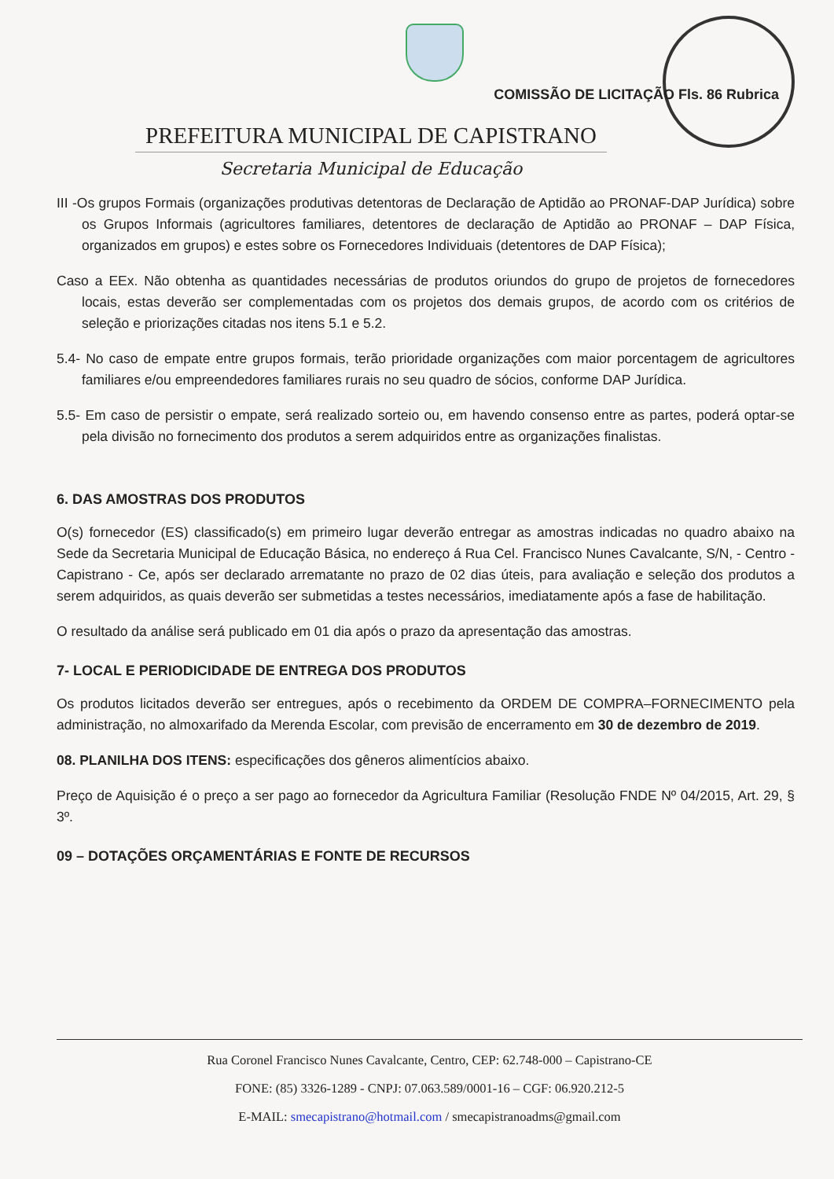COMISSÃO DE LICITAÇÃO Fls. 86 Rubrica
PREFEITURA MUNICIPAL DE CAPISTRANO
Secretaria Municipal de Educação
III -Os grupos Formais (organizações produtivas detentoras de Declaração de Aptidão ao PRONAF-DAP Jurídica) sobre os Grupos Informais (agricultores familiares, detentores de declaração de Aptidão ao PRONAF – DAP Física, organizados em grupos) e estes sobre os Fornecedores Individuais (detentores de DAP Física);
Caso a EEx. Não obtenha as quantidades necessárias de produtos oriundos do grupo de projetos de fornecedores locais, estas deverão ser complementadas com os projetos dos demais grupos, de acordo com os critérios de seleção e priorizações citadas nos itens 5.1 e 5.2.
5.4- No caso de empate entre grupos formais, terão prioridade organizações com maior porcentagem de agricultores familiares e/ou empreendedores familiares rurais no seu quadro de sócios, conforme DAP Jurídica.
5.5- Em caso de persistir o empate, será realizado sorteio ou, em havendo consenso entre as partes, poderá optar-se pela divisão no fornecimento dos produtos a serem adquiridos entre as organizações finalistas.
6. DAS AMOSTRAS DOS PRODUTOS
O(s) fornecedor (ES) classificado(s) em primeiro lugar deverão entregar as amostras indicadas no quadro abaixo na Sede da Secretaria Municipal de Educação Básica, no endereço á Rua Cel. Francisco Nunes Cavalcante, S/N, - Centro - Capistrano - Ce, após ser declarado arrematante no prazo de 02 dias úteis, para avaliação e seleção dos produtos a serem adquiridos, as quais deverão ser submetidas a testes necessários, imediatamente após a fase de habilitação.
O resultado da análise será publicado em 01 dia após o prazo da apresentação das amostras.
7- LOCAL E PERIODICIDADE DE ENTREGA DOS PRODUTOS
Os produtos licitados deverão ser entregues, após o recebimento da ORDEM DE COMPRA–FORNECIMENTO pela administração, no almoxarifado da Merenda Escolar, com previsão de encerramento em 30 de dezembro de 2019.
08. PLANILHA DOS ITENS: especificações dos gêneros alimentícios abaixo.
Preço de Aquisição é o preço a ser pago ao fornecedor da Agricultura Familiar (Resolução FNDE Nº 04/2015, Art. 29, § 3º.
09 – DOTAÇÕES ORÇAMENTÁRIAS E FONTE DE RECURSOS
Rua Coronel Francisco Nunes Cavalcante, Centro, CEP: 62.748-000 – Capistrano-CE
FONE: (85) 3326-1289 - CNPJ: 07.063.589/0001-16 – CGF: 06.920.212-5
E-MAIL: smecapistrano@hotmail.com / smecapistranoadms@gmail.com